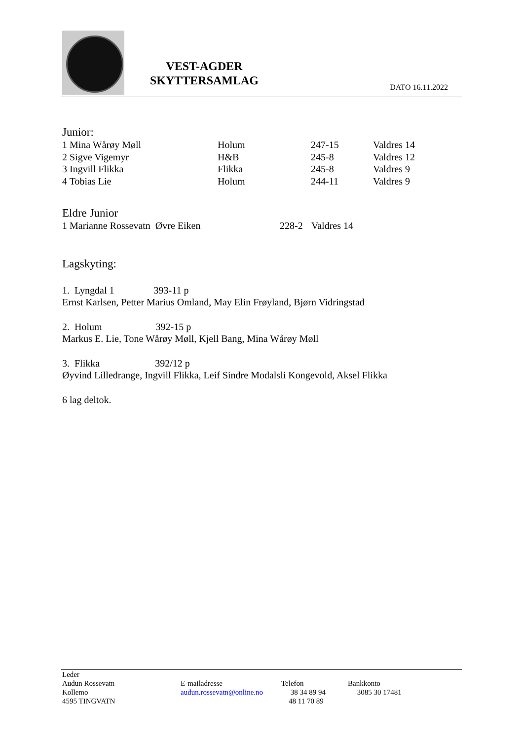VEST-AGDER
SKYTTERSAMLAG
DATO 16.11.2022
Junior:
| 1 Mina Wårøy Møll | Holum | 247-15 | Valdres 14 |
| 2 Sigve Vigemyr | H&B | 245-8 | Valdres 12 |
| 3 Ingvill Flikka | Flikka | 245-8 | Valdres 9 |
| 4 Tobias Lie | Holum | 244-11 | Valdres 9 |
Eldre Junior
| 1 Marianne Rossevatn Øvre Eiken | 228-2 | Valdres 14 |
Lagskyting:
1. Lyngdal 1 393-11 p
Ernst Karlsen, Petter Marius Omland, May Elin Frøyland, Bjørn Vidringstad
2. Holum 392-15 p
Markus E. Lie, Tone Wårøy Møll, Kjell Bang, Mina Wårøy Møll
3. Flikka 392/12 p
Øyvind Lilledrange, Ingvill Flikka, Leif Sindre Modalsli Kongevold, Aksel Flikka
6 lag deltok.
| Leder | | | |
| Audun Rossevatn | E-mailadresse | Telefon | Bankkonto |
| Kollemo | audun.rossevatn@online.no | 38 34 89 94 | 3085 30 17481 |
| 4595 TINGVATN | | 48 11 70 89 | |